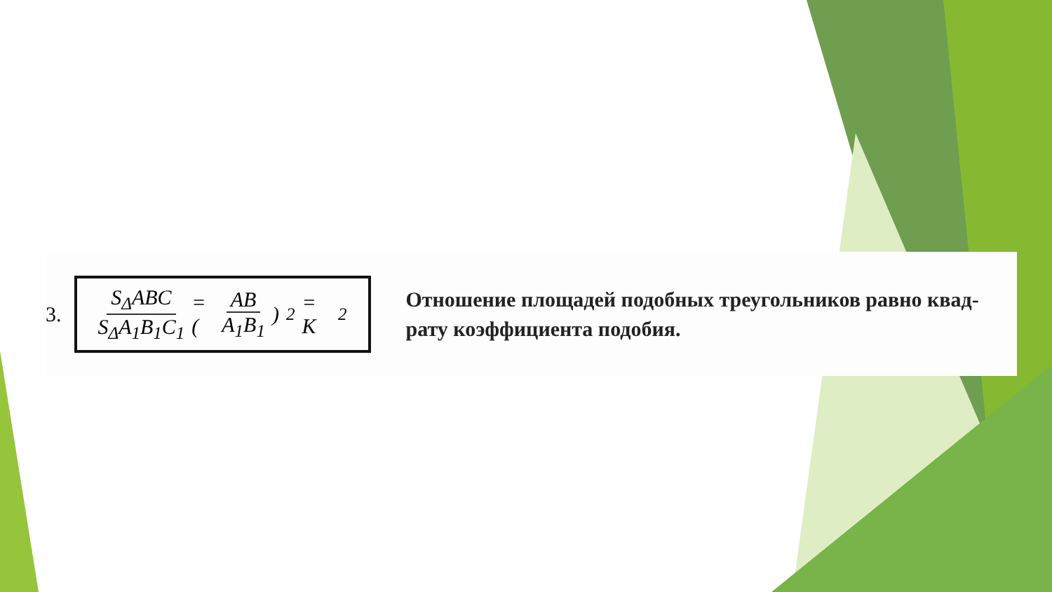3.
S<sub>Δ</sub>ABC S<sub>Δ</sub>A<sub>1</sub>B<sub>1</sub>C<sub>1</sub> = (AB A<sub>1</sub>B<sub>1</sub>)<sup>2</sup> = K<sup>2</sup>
Отношение площадей подобных треугольников равно квад-
рату коэффициента подобия.